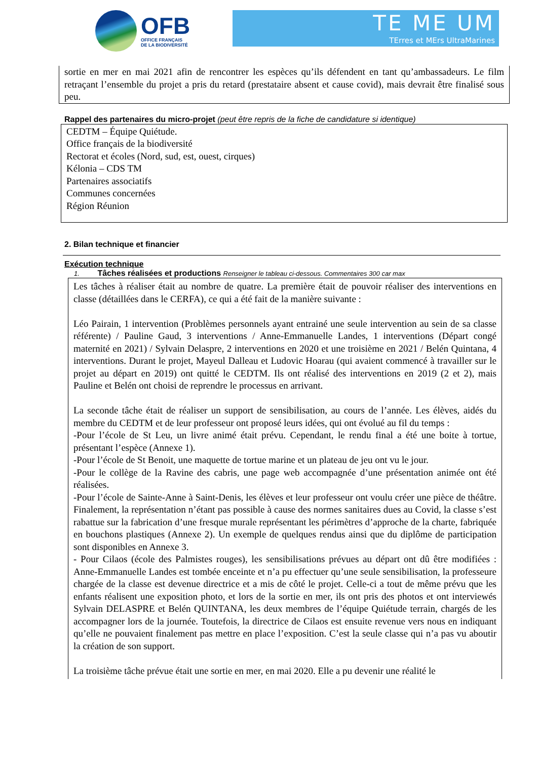OFB
OFFICE FRANÇAIS
DE LA BIODIVERSITÉ
TE ME UM
TErres et MErs UltraMarines
sortie en mer en mai 2021 afin de rencontrer les espèces qu’ils défendent en tant qu’ambassadeurs. Le film retraçant l’ensemble du projet a pris du retard (prestataire absent et cause covid), mais devrait être finalisé sous peu.
Rappel des partenaires du micro-projet (peut être repris de la fiche de candidature si identique)
CEDTM – Équipe Quiétude.
Office français de la biodiversité
Rectorat et écoles (Nord, sud, est, ouest, cirques)
Kélonia – CDS TM
Partenaires associatifs
Communes concernées
Région Réunion
2. Bilan technique et financier
Exécution technique
1. Tâches réalisées et productions Renseigner le tableau ci-dessous. Commentaires 300 car max
Les tâches à réaliser était au nombre de quatre. La première était de pouvoir réaliser des interventions en classe (détaillées dans le CERFA), ce qui a été fait de la manière suivante :
Léo Pairain, 1 intervention (Problèmes personnels ayant entrainé une seule intervention au sein de sa classe référente) / Pauline Gaud, 3 interventions / Anne-Emmanuelle Landes, 1 interventions (Départ congé maternité en 2021) / Sylvain Delaspre, 2 interventions en 2020 et une troisième en 2021 / Belén Quintana, 4 interventions. Durant le projet, Mayeul Dalleau et Ludovic Hoarau (qui avaient commencé à travailler sur le projet au départ en 2019) ont quitté le CEDTM. Ils ont réalisé des interventions en 2019 (2 et 2), mais Pauline et Belén ont choisi de reprendre le processus en arrivant.
La seconde tâche était de réaliser un support de sensibilisation, au cours de l’année. Les élèves, aidés du membre du CEDTM et de leur professeur ont proposé leurs idées, qui ont évolué au fil du temps :
-Pour l’école de St Leu, un livre animé était prévu. Cependant, le rendu final a été une boite à tortue, présentant l’espèce (Annexe 1).
-Pour l’école de St Benoit, une maquette de tortue marine et un plateau de jeu ont vu le jour.
-Pour le collège de la Ravine des cabris, une page web accompagnée d’une présentation animée ont été réalisées.
-Pour l’école de Sainte-Anne à Saint-Denis, les élèves et leur professeur ont voulu créer une pièce de théâtre. Finalement, la représentation n’étant pas possible à cause des normes sanitaires dues au Covid, la classe s’est rabattue sur la fabrication d’une fresque murale représentant les périmètres d’approche de la charte, fabriquée en bouchons plastiques (Annexe 2). Un exemple de quelques rendus ainsi que du diplôme de participation sont disponibles en Annexe 3.
- Pour Cilaos (école des Palmistes rouges), les sensibilisations prévues au départ ont dû être modifiées : Anne-Emmanuelle Landes est tombée enceinte et n’a pu effectuer qu’une seule sensibilisation, la professeure chargée de la classe est devenue directrice et a mis de côté le projet. Celle-ci a tout de même prévu que les enfants réalisent une exposition photo, et lors de la sortie en mer, ils ont pris des photos et ont interviewés Sylvain DELASPRE et Belén QUINTANA, les deux membres de l’équipe Quiétude terrain, chargés de les accompagner lors de la journée. Toutefois, la directrice de Cilaos est ensuite revenue vers nous en indiquant qu’elle ne pouvaient finalement pas mettre en place l’exposition. C’est la seule classe qui n’a pas vu aboutir la création de son support.
La troisième tâche prévue était une sortie en mer, en mai 2020. Elle a pu devenir une réalité le